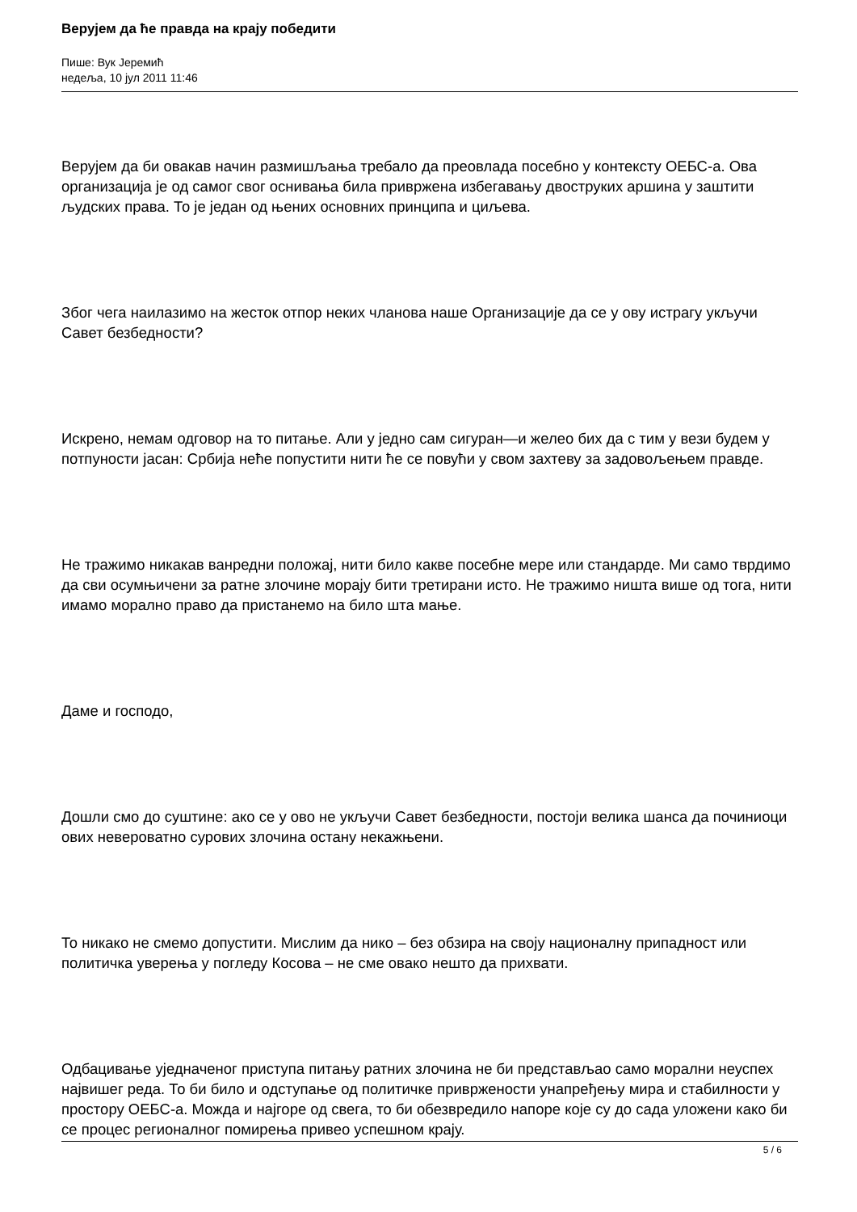Верујем да ће правда на крају победити
Пише: Вук Јеремић
недеља, 10 јул 2011 11:46
Верујем да би овакав начин размишљања требало да преовлада посебно у контексту ОЕБС-а. Ова организација је од самог свог оснивања била привржена избегавању двоструких аршина у заштити људских права. То је један од њених основних принципа и циљева.
Због чега наилазимо на жесток отпор неких чланова наше Организације да се у ову истрагу укључи Савет безбедности?
Искрено, немам одговор на то питање. Али у једно сам сигуран—и желео бих да с тим у вези будем у потпуности јасан: Србија неће попустити нити ће се повући у свом захтеву за задовољењем правде.
Не тражимо никакав ванредни положај, нити било какве посебне мере или стандарде. Ми само тврдимо да сви осумњичени за ратне злочине морају бити третирани исто. Не тражимо ништа више од тога, нити имамо морално право да пристанемо на било шта мање.
Даме и господо,
Дошли смо до суштине: ако се у ово не укључи Савет безбедности, постоји велика шанса да починиоци ових невероватно сурових злочина остану некажњени.
То никако не смемо допустити. Мислим да нико – без обзира на своју националну припадност или политичка уверења у погледу Косова – не сме овако нешто да прихвати.
Одбацивање уједначеног приступа питању ратних злочина не би представљао само морални неуспех највишег реда. То би било и одступање од политичке привржености унапређењу мира и стабилности у простору ОЕБС-а. Можда и најгоре од свега, то би обезвредило напоре које су до сада уложени како би се процес регионалног помирења привео успешном крају.
5 / 6